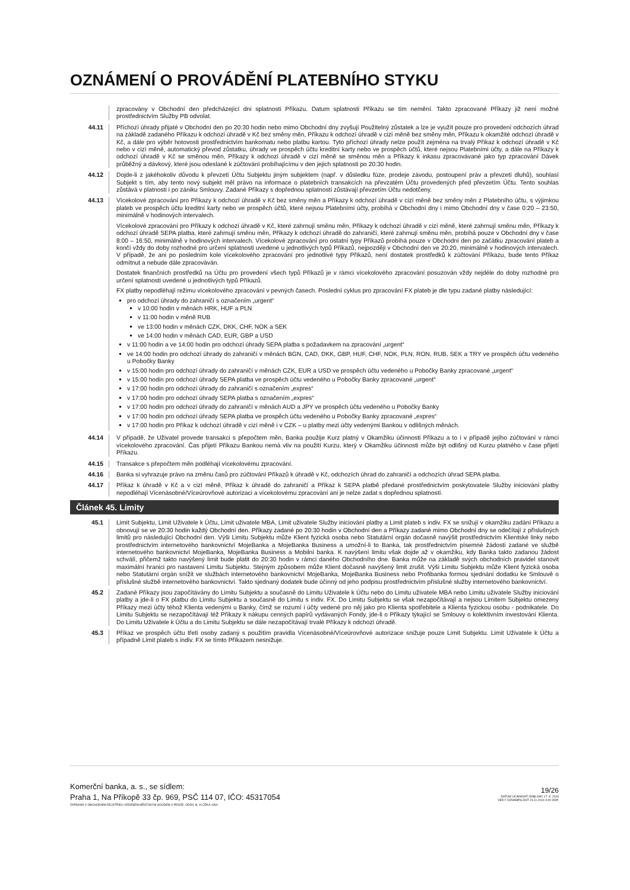OZNÁMENÍ O PROVÁDĚNÍ PLATEBNÍHO STYKU
zpracovány v Obchodní den předcházející dni splatnosti Příkazu. Datum splatnosti Příkazu se tím nemění. Takto zpracované Příkazy již není možné prostřednictvím Služby PB odvolat.
44.11 Příchozí úhrady přijaté v Obchodní den po 20:30 hodin nebo mimo Obchodní dny zvyšují Použitelný zůstatek a lze je využít pouze pro provedení odchozích úhrad na základě zadaného Příkazu k odchozí úhradě v Kč bez směny měn, Příkazu k odchozí úhradě v cizí měně bez směny měn, Příkazu k okamžité odchozí úhradě v Kč, a dále pro výběr hotovosti prostřednictvím bankomatu nebo platbu kartou. Tyto příchozí úhrady nelze použít zejména na trvalý Příkaz k odchozí úhradě v Kč nebo v cizí měně, automatický převod zůstatku, úhrady ve prospěch účtu kreditní karty nebo ve prospěch účtů, které nejsou Platebními účty, a dále na Příkazy k odchozí úhradě v Kč se směnou měn, Příkazy k odchozí úhradě v cizí měně se směnou měn a Příkazy k inkasu zpracovávané jako typ zpracování Dávek průběžný a dávkový, které jsou odeslané k zúčtování probíhajícímu v den jejich splatnosti po 20:30 hodin.
44.12 Dojde-li z jakéhokoliv důvodu k převzetí Účtu Subjektu jiným subjektem (např. v důsledku fúze, prodeje závodu, postoupení práv a převzetí dluhů), souhlasí Subjekt s tím, aby tento nový subjekt měl právo na informace o platebních transakcích na převzatém Účtu provedených před převzetím Účtu. Tento souhlas zůstává v platnosti i po zániku Smlouvy. Zadané Příkazy s dopřednou splatností zůstávají převzetím Účtu nedotčeny.
44.13 Vícekolové zpracování pro Příkazy k odchozí úhradě v Kč bez směny měn a Příkazy k odchozí úhradě v cizí měně bez směny měn z Platebního účtu, s výjimkou plateb ve prospěch účtu kreditní karty nebo ve prospěch účtů, které nejsou Platebními účty, probíhá v Obchodní dny i mimo Obchodní dny v čase 0:20 – 23:50, minimálně v hodinových intervalech.
Vícekolové zpracování pro Příkazy k odchozí úhradě v Kč, které zahrnují směnu měn, Příkazy k odchozí úhradě v cizí měně, které zahrnují směnu měn, Příkazy k odchozí úhradě SEPA platba, které zahrnují směnu měn, Příkazy k odchozí úhradě do zahraničí, které zahrnují směnu měn, probíhá pouze v Obchodní dny v čase 8:00 – 16:50, minimálně v hodinových intervalech. Vícekolové zpracování pro ostatní typy Příkazů probíhá pouze v Obchodní den po začátku zpracování plateb a končí vždy do doby rozhodné pro určení splatnosti uvedené u jednotlivých typů Příkazů, nejpozději v Obchodní den ve 20:20, minimálně v hodinových intervalech. V případě, že ani po posledním kole vícekolového zpracování pro jednotlivé typy Příkazů, není dostatek prostředků k zúčtování Příkazu, bude tento Příkaz odmítnut a nebude dále zpracováván.
Dostatek finančních prostředků na Účtu pro provedení všech typů Příkazů je v rámci vícekolového zpracování posuzován vždy nejdéle do doby rozhodné pro určení splatnosti uvedené u jednotlivých typů Příkazů.
FX platby nepodléhají režimu vícekolového zpracování v pevných časech. Poslední cyklus pro zpracování FX plateb je dle typu zadané platby následující:
pro odchozí úhrady do zahraničí s označením „urgent“
v 10:00 hodin v měnách HRK, HUF a PLN
v 11:00 hodin v měně RUB
ve 13:00 hodin v měnách CZK, DKK, CHF, NOK a SEK
ve 14:00 hodin v měnách CAD, EUR, GBP a USD
v 11:00 hodin a ve 14:00 hodin pro odchozí úhrady SEPA platba s požadavkem na zpracování „urgent“
ve 14:00 hodin pro odchozí úhrady do zahraničí v měnách BGN, CAD, DKK, GBP, HUF, CHF, NOK, PLN, RON, RUB, SEK a TRY ve prospěch účtu vedeného u Pobočky Banky
v 15:00 hodin pro odchozí úhrady do zahraničí v měnách CZK, EUR a USD ve prospěch účtu vedeného u Pobočky Banky zpracované „urgent“
v 15:00 hodin pro odchozí úhrady SEPA platba ve prospěch účtu vedeného u Pobočky Banky zpracované „urgent“
v 17:00 hodin pro odchozí úhrady do zahraničí s označením „expres“
v 17:00 hodin pro odchozí úhrady SEPA platba s označením „expres“
v 17:00 hodin pro odchozí úhrady do zahraničí v měnách AUD a JPY ve prospěch účtu vedeného u Pobočky Banky
v 17:00 hodin pro odchozí úhrady SEPA platba ve prospěch účtu vedeného u Pobočky Banky zpracované „expres“
v 17:00 hodin pro Příkaz k odchozí úhradě v cizí měně i v CZK – u platby mezi účty vedenými Bankou v odlišných měnách.
44.14 V případě, že Uživatel provede transakci s přepočtem měn, Banka použije Kurz platný v Okamžiku účinnosti Příkazu a to i v případě jejího zúčtování v rámci vícekolového zpracování. Čas přijetí Příkazu Bankou nemá vliv na použití Kurzu, který v Okamžiku účinnosti může být odlišný od Kurzu platného v čase přijetí Příkazu.
44.15 Transakce s přepočtem měn podléhají vícekolovému zpracování.
44.16 Banka si vyhrazuje právo na změnu časů pro zúčtování Příkazů k úhradě v Kč, odchozích úhrad do zahraničí a odchozích úhrad SEPA platba.
44.17 Příkaz k úhradě v Kč a v cizí měně, Příkaz k úhradě do zahraničí a Příkaz k SEPA platbě předané prostřednictvím poskytovatele Služby iniciování platby nepodléhají Vícenásobné/Víceúrovňové autorizaci a vícekolovému zpracování ani je nelze zadat s dopřednou splatností.
Článek 45. Limity
45.1 Limit Subjektu, Limit Uživatele k Účtu, Limit uživatele MBA, Limit uživatele Služby iniciování platby a Limit plateb s indiv. FX se snižují v okamžiku zadání Příkazu a obnovují se ve 20:30 hodin každý Obchodní den. Příkazy zadané po 20:30 hodin v Obchodní den a Příkazy zadané mimo Obchodní dny se odečítají z příslušných limitů pro následující Obchodní den. Výši Limitu Subjektu může Klient fyzická osoba nebo Statutární orgán dočasně navýšit prostřednictvím Klientské linky nebo prostřednictvím internetového bankovnictví MojeBanka a MojeBanka Business a umožní-li to Banka, tak prostřednictvím písemné žádosti zadané ve službě internetového bankovnictví MojeBanka, MojeBanka Business a Mobilní banka. K navýšení limitu však dojde až v okamžiku, kdy Banka takto zadanou žádost schválí, přičemž takto navýšený limit bude platit do 20:30 hodin v rámci daného Obchodního dne. Banka může na základě svých obchodních pravidel stanovit maximální hranici pro nastavení Limitu Subjektu. Stejným způsobem může Klient dočasně navýšený limit zrušit. Výši Limitu Subjektu může Klient fyzická osoba nebo Statutární orgán snížit ve službách internetového bankovnictví MojeBanka, MojeBanka Business nebo Profibanka formou sjednání dodatku ke Smlouvě o příslušné službě internetového bankovnictví. Takto sjednaný dodatek bude účinný od jeho podpisu prostřednictvím příslušné služby internetového bankovnictví.
45.2 Zadané Příkazy jsou započítávány do Limitu Subjektu a současně do Limitu Uživatele k Účtu nebo do Limitu uživatele MBA nebo Limitu uživatele Služby iniciování platby a jde-li o FX platbu do Limitu Subjektu a současně do Limitu s indiv. FX. Do Limitu Subjektu se však nezapočítávají a nejsou Limitem Subjektu omezeny Příkazy mezi účty téhož Klienta vedenými u Banky, čímž se rozumí i účty vedené pro něj jako pro Klienta spotřebitele a Klienta fyzickou osobu - podnikatele. Do Limitu Subjektu se nezapočítávají též Příkazy k nákupu cenných papírů vydávaných Fondy, jde-li o Příkazy týkající se Smlouvy o kolektivním investování Klienta. Do Limitu Uživatele k Účtu a do Limitu Subjektu se dále nezapočítávají trvalé Příkazy k odchozí úhradě.
45.3 Příkaz ve prospěch účtu třetí osoby zadaný s použitím pravidla Vícenásobné/Víceúrovňové autorizace snižuje pouze Limit Subjektu. Limit Uživatele k Účtu a případně Limit plateb s indiv. FX se tímto Příkazem nesnižuje.
Komerční banka, a. s., se sídlem:
Praha 1, Na Příkopě 33 čp. 969, PSČ 114 07, IČO: 45317054
ZAPSANÁ V OBCHODNÍM REJSTŘÍKU VEDENÉM MĚSTSKÝM SOUDEM V PRAZE, ODDÍL B, VLOŽKA 1360
19/26
DATUM ÚČINNOSTI ŠABLONY 17. 8. 2019
VER F OZNAMPS.DOT 15.11.2019 4:00 ODP.